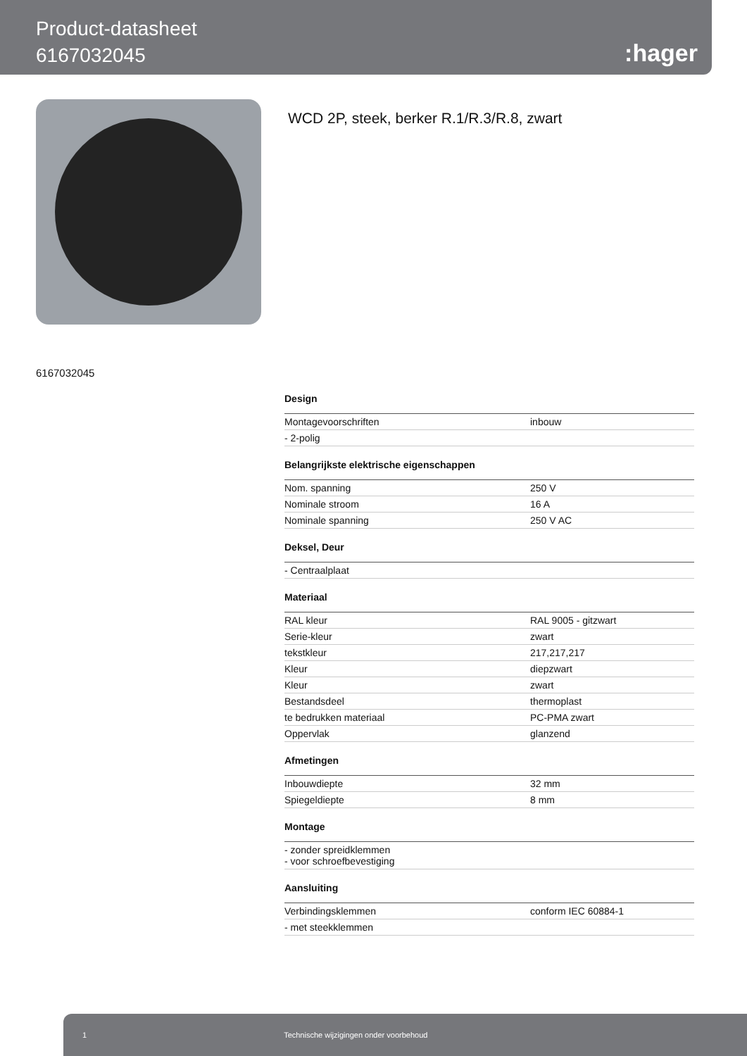Product-datasheet
6167032045
:hager
WCD 2P, steek, berker R.1/R.3/R.8, zwart
6167032045
Design
| Montagevoorschriften | inbouw |
| - 2-polig | |
Belangrijkste elektrische eigenschappen
| Nom. spanning | 250 V |
| Nominale stroom | 16 A |
| Nominale spanning | 250 V AC |
Deksel, Deur
| - Centraalplaat |
Materiaal
| RAL kleur | RAL 9005 - gitzwart |
| Serie-kleur | zwart |
| tekstkleur | 217,217,217 |
| Kleur | diepzwart |
| Kleur | zwart |
| Bestandsdeel | thermoplast |
| te bedrukken materiaal | PC-PMA zwart |
| Oppervlak | glanzend |
Afmetingen
| Inbouwdiepte | 32 mm |
| Spiegeldiepte | 8 mm |
Montage
| - zonder spreidklemmen - voor schroefbevestiging |
Aansluiting
| Verbindingsklemmen | conform IEC 60884-1 |
| - met steekklemmen | |
1 Technische wijzigingen onder voorbehoud